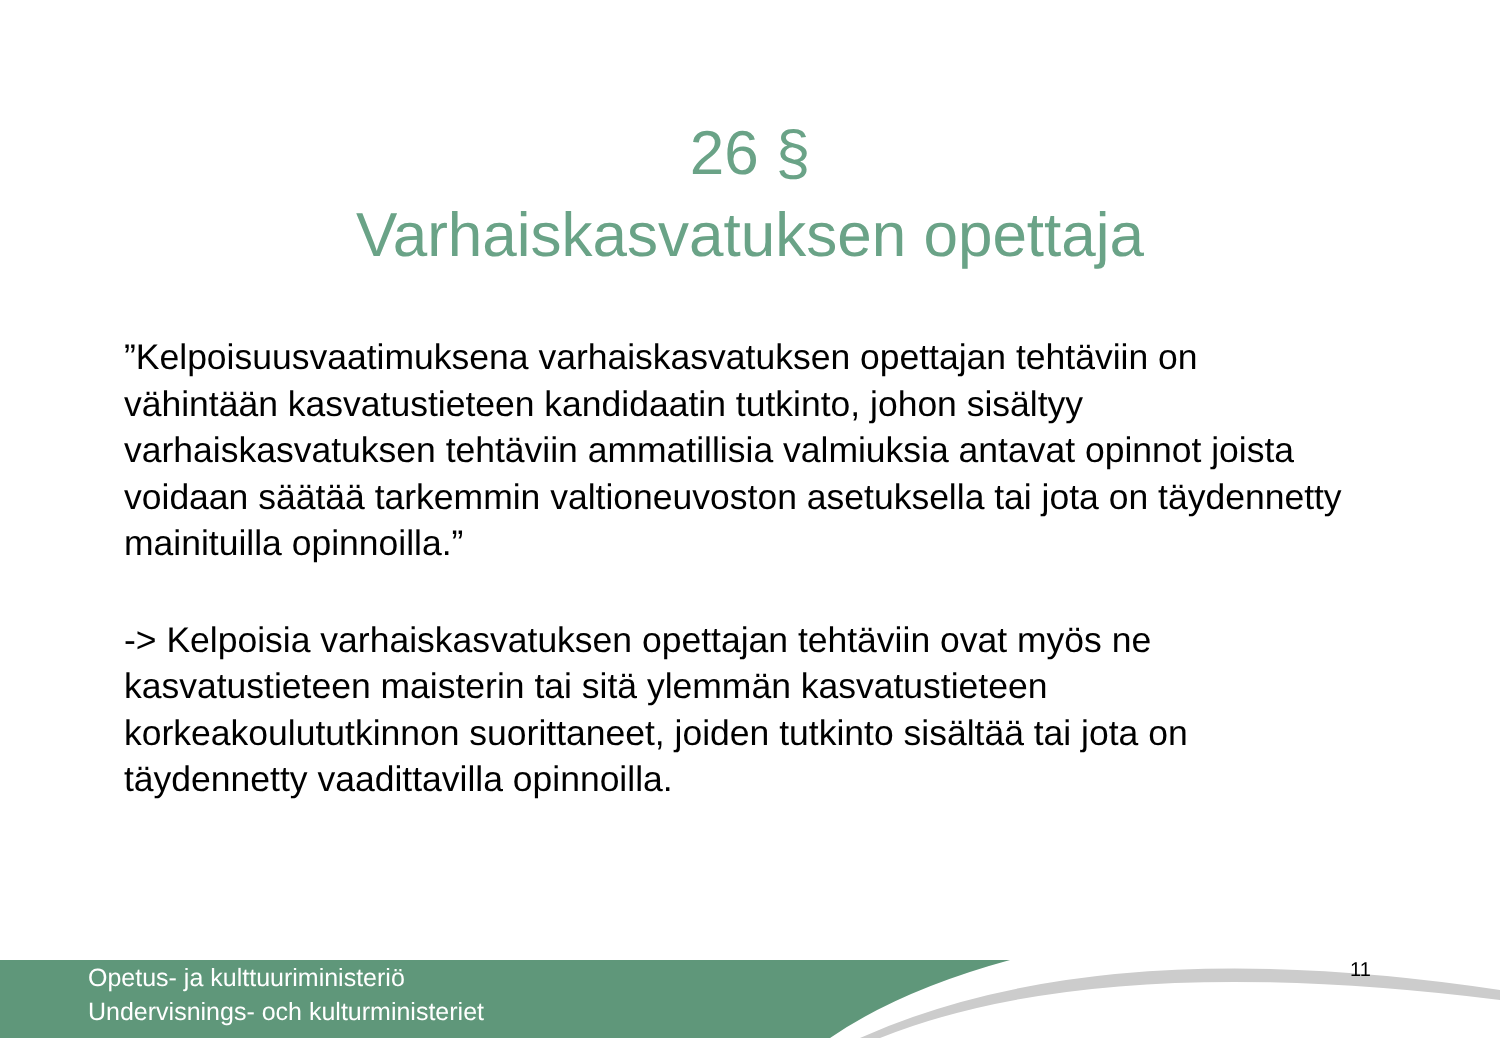26 §
Varhaiskasvatuksen opettaja
”Kelpoisuusvaatimuksena varhaiskasvatuksen opettajan tehtäviin on vähintään kasvatustieteen kandidaatin tutkinto, johon sisältyy varhaiskasvatuksen tehtäviin ammatillisia valmiuksia antavat opinnot joista voidaan säätää tarkemmin valtioneuvoston asetuksella tai jota on täydennetty mainituilla opinnoilla.”
-> Kelpoisia varhaiskasvatuksen opettajan tehtäviin ovat myös ne kasvatustieteen maisterin tai sitä ylemmän kasvatustieteen korkeakoulututkinnon suorittaneet, joiden tutkinto sisältää tai jota on täydennetty vaadittavilla opinnoilla.
Opetus- ja kulttuuriministeriö
Undervisnings- och kulturministeriet
11